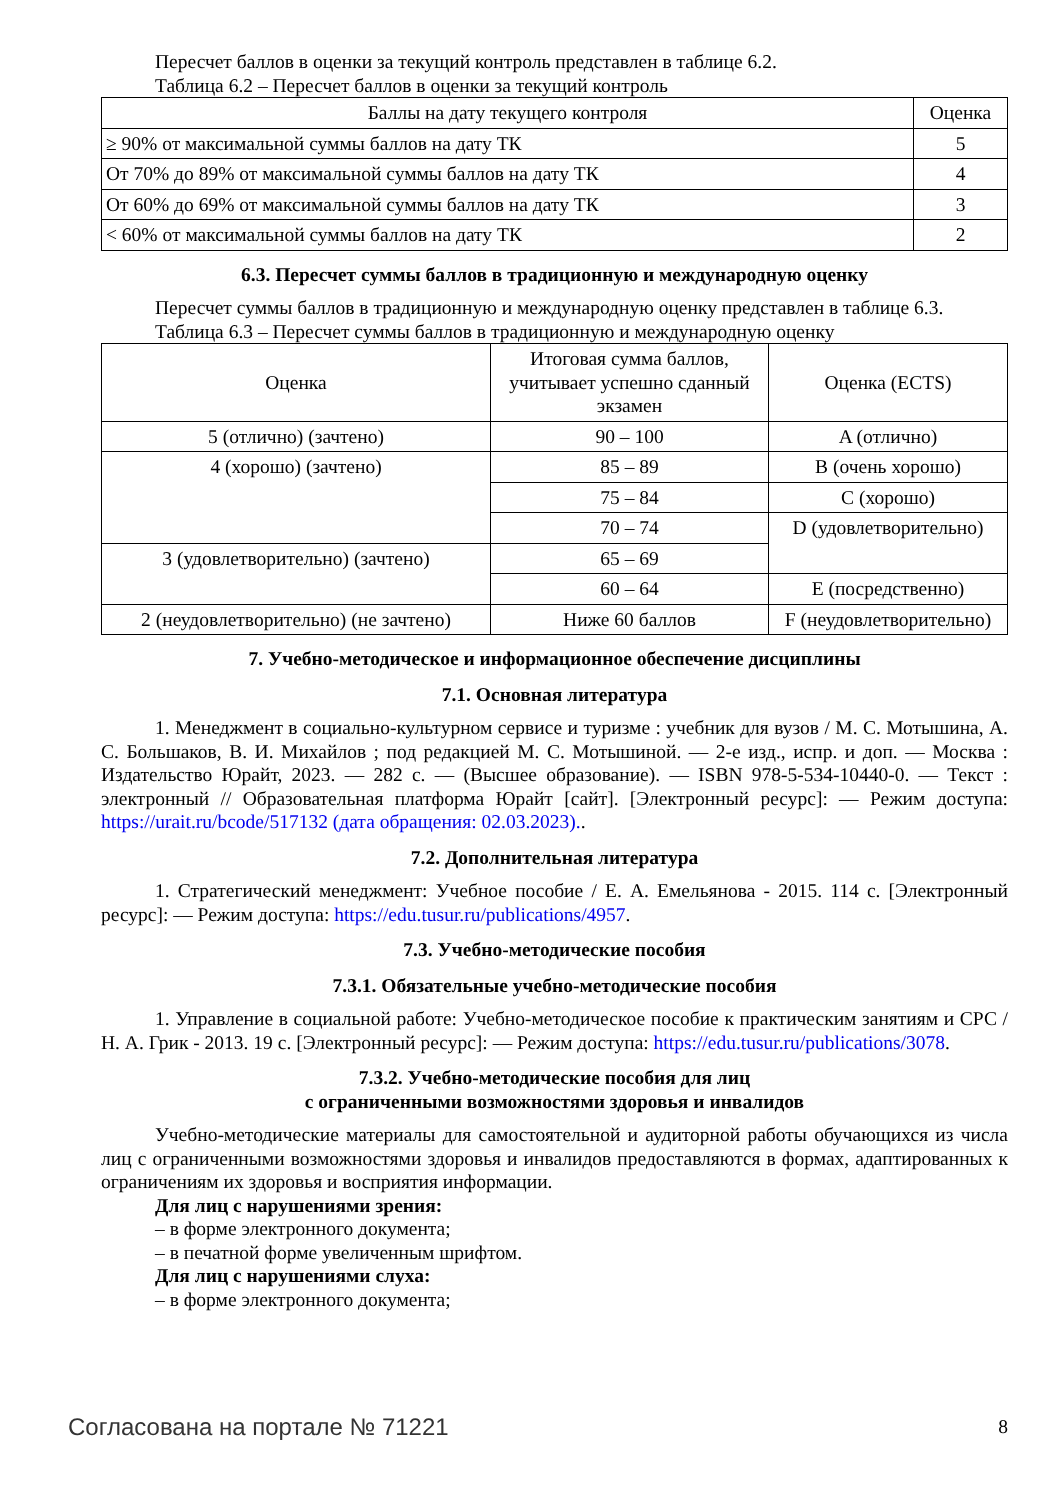Пересчет баллов в оценки за текущий контроль представлен в таблице 6.2.
Таблица 6.2 – Пересчет баллов в оценки за текущий контроль
| Баллы на дату текущего контроля | Оценка |
| --- | --- |
| ≥ 90% от максимальной суммы баллов на дату ТК | 5 |
| От 70% до 89% от максимальной суммы баллов на дату ТК | 4 |
| От 60% до 69% от максимальной суммы баллов на дату ТК | 3 |
| < 60% от максимальной суммы баллов на дату ТК | 2 |
6.3. Пересчет суммы баллов в традиционную и международную оценку
Пересчет суммы баллов в традиционную и международную оценку представлен в таблице 6.3.
Таблица 6.3 – Пересчет суммы баллов в традиционную и международную оценку
| Оценка | Итоговая сумма баллов, учитывает успешно сданный экзамен | Оценка (ECTS) |
| --- | --- | --- |
| 5 (отлично) (зачтено) | 90 – 100 | A (отлично) |
| 4 (хорошо) (зачтено) | 85 – 89 | B (очень хорошо) |
| | 75 – 84 | C (хорошо) |
| | 70 – 74 | D (удовлетворительно) |
| 3 (удовлетворительно) (зачтено) | 65 – 69 | |
| | 60 – 64 | E (посредственно) |
| 2 (неудовлетворительно) (не зачтено) | Ниже 60 баллов | F (неудовлетворительно) |
7. Учебно-методическое и информационное обеспечение дисциплины
7.1. Основная литература
1. Менеджмент в социально-культурном сервисе и туризме : учебник для вузов / М. С. Мотышина, А. С. Большаков, В. И. Михайлов ; под редакцией М. С. Мотышиной. — 2-е изд., испр. и доп. — Москва : Издательство Юрайт, 2023. — 282 с. — (Высшее образование). — ISBN 978-5-534-10440-0. — Текст : электронный // Образовательная платформа Юрайт [сайт]. [Электронный ресурс]: — Режим доступа: https://urait.ru/bcode/517132 (дата обращения: 02.03.2023)..
7.2. Дополнительная литература
1. Стратегический менеджмент: Учебное пособие / Е. А. Емельянова - 2015. 114 с. [Электронный ресурс]: — Режим доступа: https://edu.tusur.ru/publications/4957.
7.3. Учебно-методические пособия
7.3.1. Обязательные учебно-методические пособия
1. Управление в социальной работе: Учебно-методическое пособие к практическим занятиям и СРС / Н. А. Грик - 2013. 19 с. [Электронный ресурс]: — Режим доступа: https://edu.tusur.ru/publications/3078.
7.3.2. Учебно-методические пособия для лиц
с ограниченными возможностями здоровья и инвалидов
Учебно-методические материалы для самостоятельной и аудиторной работы обучающихся из числа лиц с ограниченными возможностями здоровья и инвалидов предоставляются в формах, адаптированных к ограничениям их здоровья и восприятия информации.
Для лиц с нарушениями зрения:
– в форме электронного документа;
– в печатной форме увеличенным шрифтом.
Для лиц с нарушениями слуха:
– в форме электронного документа;
Согласована на портале № 71221 8